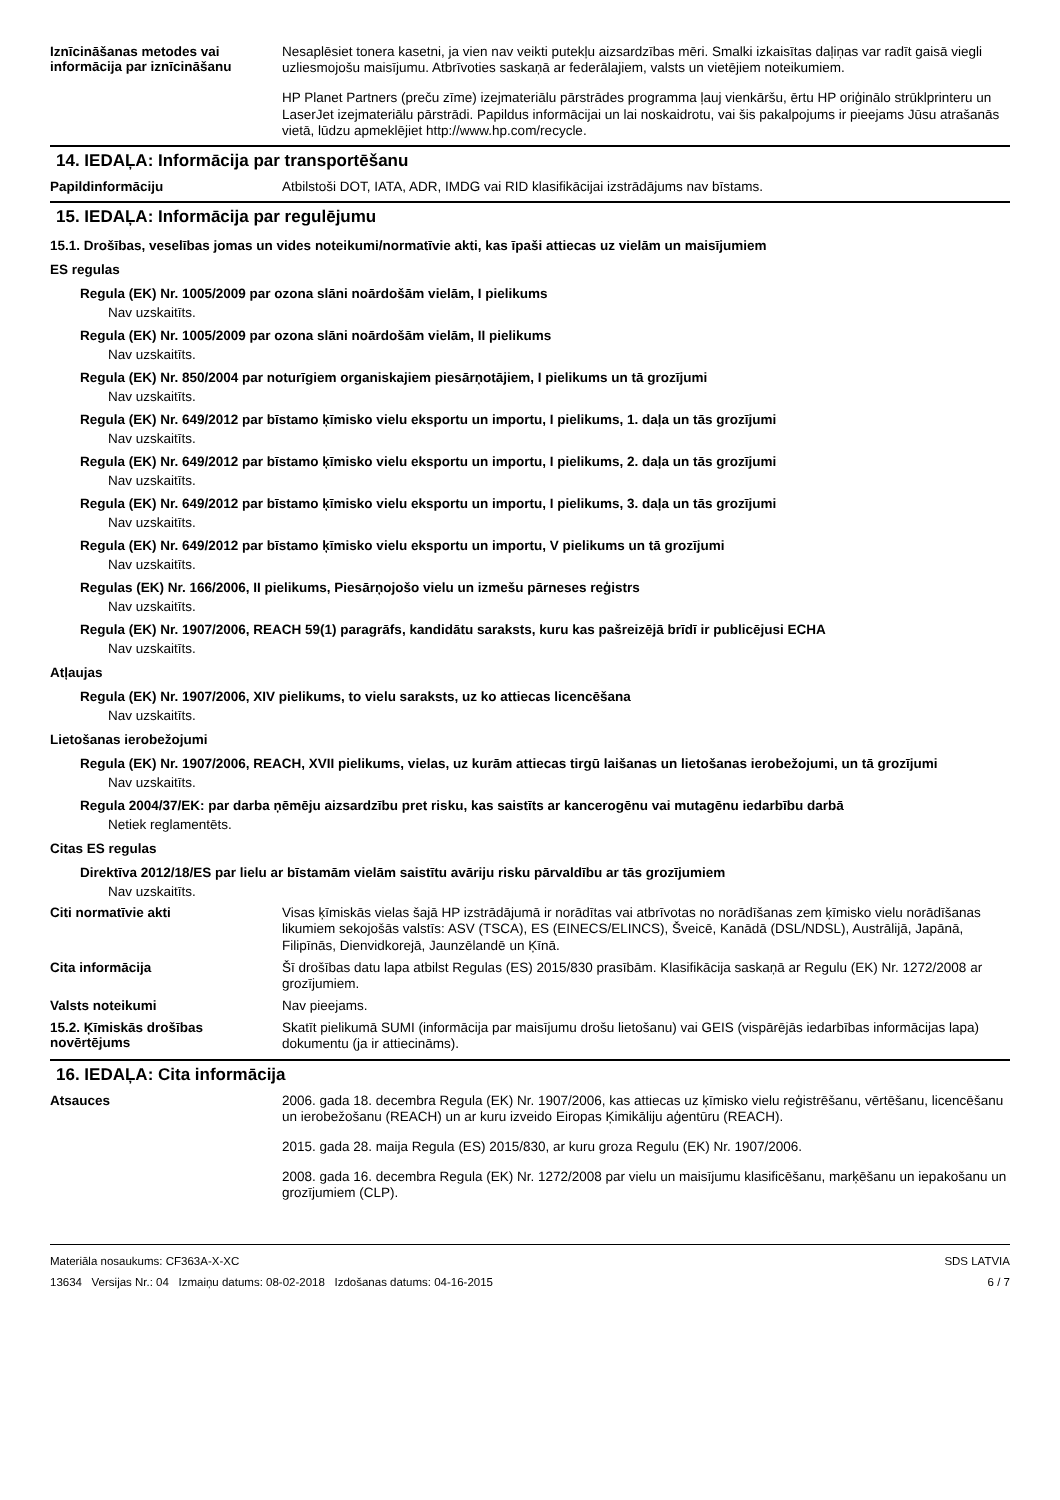Iznīcināšanas metodes vai informācija par iznīcināšanu
Nesaplēsiet tonera kasetni, ja vien nav veikti putekļu aizsardzības mēri. Smalki izkaisītas daļiņas var radīt gaisā viegli uzliesmojošu maisījumu. Atbrīvoties saskaņā ar federālajiem, valsts un vietējiem noteikumiem.
HP Planet Partners (preču zīme) izejmateriālu pārstrādes programma ļauj vienkāršu, ērtu HP oriģinālo strūklprinteru un LaserJet izejmateriālu pārstrādi. Papildus informācijai un lai noskaidrotu, vai šis pakalpojums ir pieejams Jūsu atrašanās vietā, lūdzu apmeklējiet http://www.hp.com/recycle.
14. IEDAĻA: Informācija par transportēšanu
Papildinformāciju
Atbilstoši DOT, IATA, ADR, IMDG vai RID klasifikācijai izstrādājums nav bīstams.
15. IEDAĻA: Informācija par regulējumu
15.1. Drošības, veselības jomas un vides noteikumi/normatīvie akti, kas īpaši attiecas uz vielām un maisījumiem
ES regulas
Regula (EK) Nr. 1005/2009 par ozona slāni noārdošām vielām, I pielikums
Nav uzskaitīts.
Regula (EK) Nr. 1005/2009 par ozona slāni noārdošām vielām, II pielikums
Nav uzskaitīts.
Regula (EK) Nr. 850/2004 par noturīgiem organiskajiem piesārņotājiem, I pielikums un tā grozījumi
Nav uzskaitīts.
Regula (EK) Nr. 649/2012 par bīstamo ķīmisko vielu eksportu un importu, I pielikums, 1. daļa un tās grozījumi
Nav uzskaitīts.
Regula (EK) Nr. 649/2012 par bīstamo ķīmisko vielu eksportu un importu, I pielikums, 2. daļa un tās grozījumi
Nav uzskaitīts.
Regula (EK) Nr. 649/2012 par bīstamo ķīmisko vielu eksportu un importu, I pielikums, 3. daļa un tās grozījumi
Nav uzskaitīts.
Regula (EK) Nr. 649/2012 par bīstamo ķīmisko vielu eksportu un importu, V pielikums un tā grozījumi
Nav uzskaitīts.
Regulas (EK) Nr. 166/2006, II pielikums, Piesārņojošo vielu un izmešu pārneses reģistrs
Nav uzskaitīts.
Regula (EK) Nr. 1907/2006, REACH 59(1) paragrāfs, kandidātu saraksts, kuru kas pašreizējā brīdī ir publicējusi ECHA
Nav uzskaitīts.
Atļaujas
Regula (EK) Nr. 1907/2006, XIV pielikums, to vielu saraksts, uz ko attiecas licencēšana
Nav uzskaitīts.
Lietošanas ierobežojumi
Regula (EK) Nr. 1907/2006, REACH, XVII pielikums, vielas, uz kurām attiecas tirgū laišanas un lietošanas ierobežojumi, un tā grozījumi
Nav uzskaitīts.
Regula 2004/37/EK: par darba ņēmēju aizsardzību pret risku, kas saistīts ar kancerogēnu vai mutagēnu iedarbību darbā
Netiek reglamentēts.
Citas ES regulas
Direktīva 2012/18/ES par lielu ar bīstamām vielām saistītu avāriju risku pārvaldību ar tās grozījumiem
Nav uzskaitīts.
Citi normatīvie akti
Visas ķīmiskās vielas šajā HP izstrādājumā ir norādītas vai atbrīvotas no norādīšanas zem ķīmisko vielu norādīšanas likumiem sekojošās valstīs: ASV (TSCA), ES (EINECS/ELINCS), Šveicē, Kanādā (DSL/NDSL), Austrālijā, Japānā, Filipīnās, Dienvidkorejā, Jaunzēlandē un Ķīnā.
Cita informācija
Šī drošības datu lapa atbilst Regulas (ES) 2015/830 prasībām. Klasifikācija saskaņā ar Regulu (EK) Nr. 1272/2008 ar grozījumiem.
Valsts noteikumi
Nav pieejams.
15.2. Ķīmiskās drošības novērtējums
Skatīt pielikumā SUMI (informācija par maisījumu drošu lietošanu) vai GEIS (vispārējās iedarbības informācijas lapa) dokumentu (ja ir attiecināms).
16. IEDAĻA: Cita informācija
Atsauces
2006. gada 18. decembra Regula (EK) Nr. 1907/2006, kas attiecas uz ķīmisko vielu reģistrēšanu, vērtēšanu, licencēšanu un ierobežošanu (REACH) un ar kuru izveido Eiropas Ķimikāliju aģentūru (REACH).
2015. gada 28. maija Regula (ES) 2015/830, ar kuru groza Regulu (EK) Nr. 1907/2006.
2008. gada 16. decembra Regula (EK) Nr. 1272/2008 par vielu un maisījumu klasificēšanu, marķēšanu un iepakošanu un grozījumiem (CLP).
Materiāla nosaukums: CF363A-X-XC
13634 Versijas Nr.: 04 Izmaiņu datums: 08-02-2018 Izdošanas datums: 04-16-2015
SDS LATVIA
6 / 7